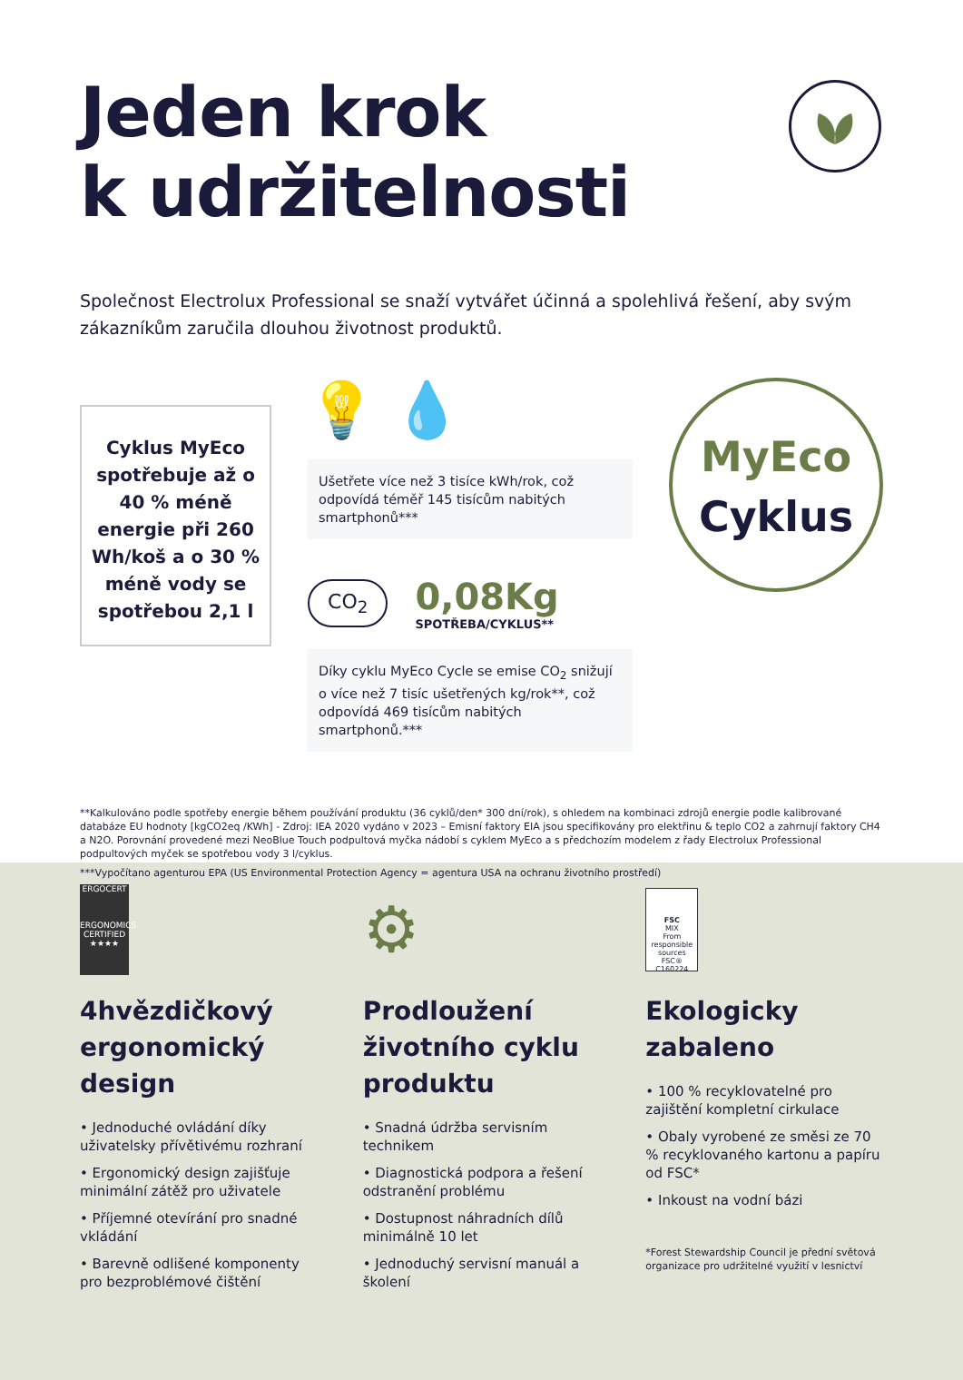Jeden krok
k udržitelnosti
Společnost Electrolux Professional se snaží vytvářet účinná a spolehlivá řešení, aby svým zákazníkům zaručila dlouhou životnost produktů.
Cyklus MyEco spotřebuje až o 40 % méně energie při 260 Wh/koš a o 30 % méně vody se spotřebou 2,1 l
💡 💧
Ušetřete více než 3 tisíce kWh/rok, což odpovídá téměř 145 tisícům nabitých smartphonů***
CO<sub>2</sub>
0,08Kg
SPOTŘEBA/CYKLUS**
Díky cyklu MyEco Cycle se emise CO<sub>2</sub> snižují o více než 7 tisíc ušetřených kg/rok**, což odpovídá 469 tisícům nabitých smartphonů.***
MyEco
Cyklus
**Kalkulováno podle spotřeby energie během používání produktu (36 cyklů/den* 300 dní/rok), s ohledem na kombinaci zdrojů energie podle kalibrované databáze EU hodnoty [kgCO2eq /KWh] - Zdroj: IEA 2020 vydáno v 2023 – Emisní faktory EIA jsou specifikovány pro elektřinu & teplo CO2 a zahrnují faktory CH4 a N2O. Porovnání provedené mezi NeoBlue Touch podpultová myčka nádobí s cyklem MyEco a s předchozím modelem z řady Electrolux Professional podpultových myček se spotřebou vody 3 l/cyklus.
***Vypočítano agenturou EPA (US Environmental Protection Agency = agentura USA na ochranu životního prostředí)
ERGOCERT
ERGONOMICS CERTIFIED ★★★★
4hvězdičkový ergonomický design
• Jednoduché ovládání díky uživatelsky přívětivému rozhraní
• Ergonomický design zajišťuje minimální zátěž pro uživatele
• Příjemné otevírání pro snadné vkládání
• Barevně odlišené komponenty pro bezproblémové čištění
⚙
Prodloužení životního cyklu produktu
• Snadná údržba servisním technikem
• Diagnostická podpora a řešení odstranění problému
• Dostupnost náhradních dílů minimálně 10 let
• Jednoduchý servisní manuál a školení
FSC
MIX
From responsible sources
FSC® C160224
Ekologicky zabaleno
• 100 % recyklovatelné pro zajištění kompletní cirkulace
• Obaly vyrobené ze směsi ze 70 % recyklovaného kartonu a papíru od FSC*
• Inkoust na vodní bázi
*Forest Stewardship Council je přední světová organizace pro udržitelné využití v lesnictví